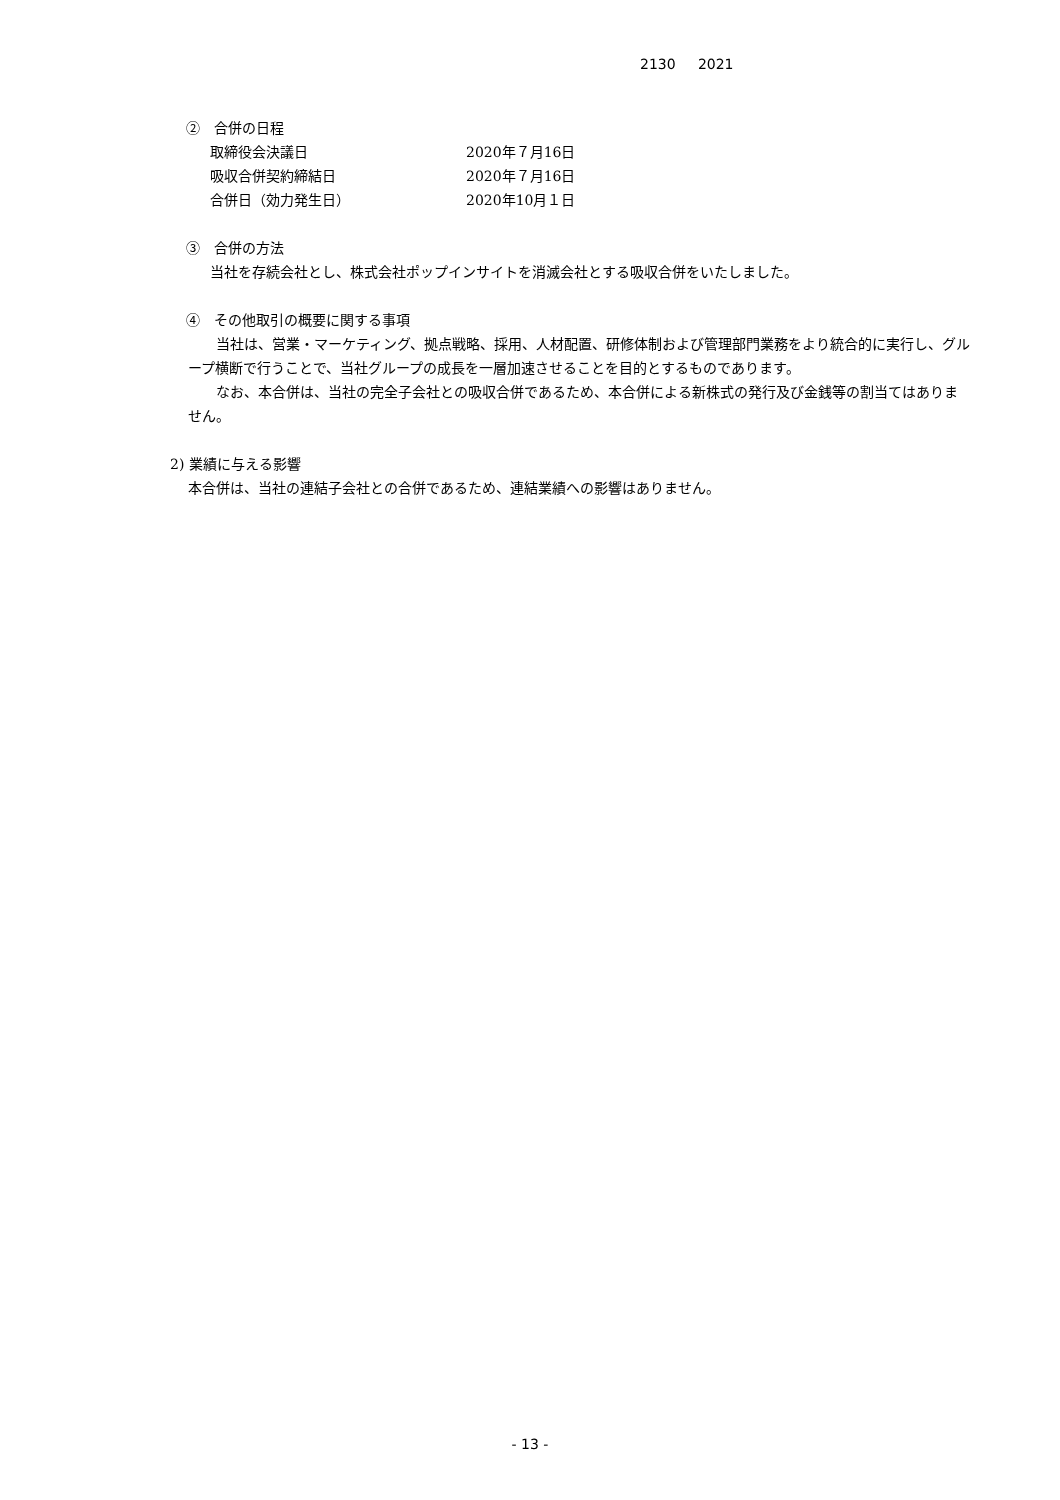2130 2021
②　合併の日程
取締役会決議日 2020年７月16日
吸収合併契約締結日 2020年７月16日
合併日（効力発生日） 2020年10月１日
③　合併の方法
当社を存続会社とし、株式会社ポップインサイトを消滅会社とする吸収合併をいたしました。
④　その他取引の概要に関する事項
当社は、営業・マーケティング、拠点戦略、採用、人材配置、研修体制および管理部門業務をより統合的に実行し、グループ横断で行うことで、当社グループの成長を一層加速させることを目的とするものであります。
なお、本合併は、当社の完全子会社との吸収合併であるため、本合併による新株式の発行及び金銭等の割当てはありません。
2) 業績に与える影響
本合併は、当社の連結子会社との合併であるため、連結業績への影響はありません。
- 13 -